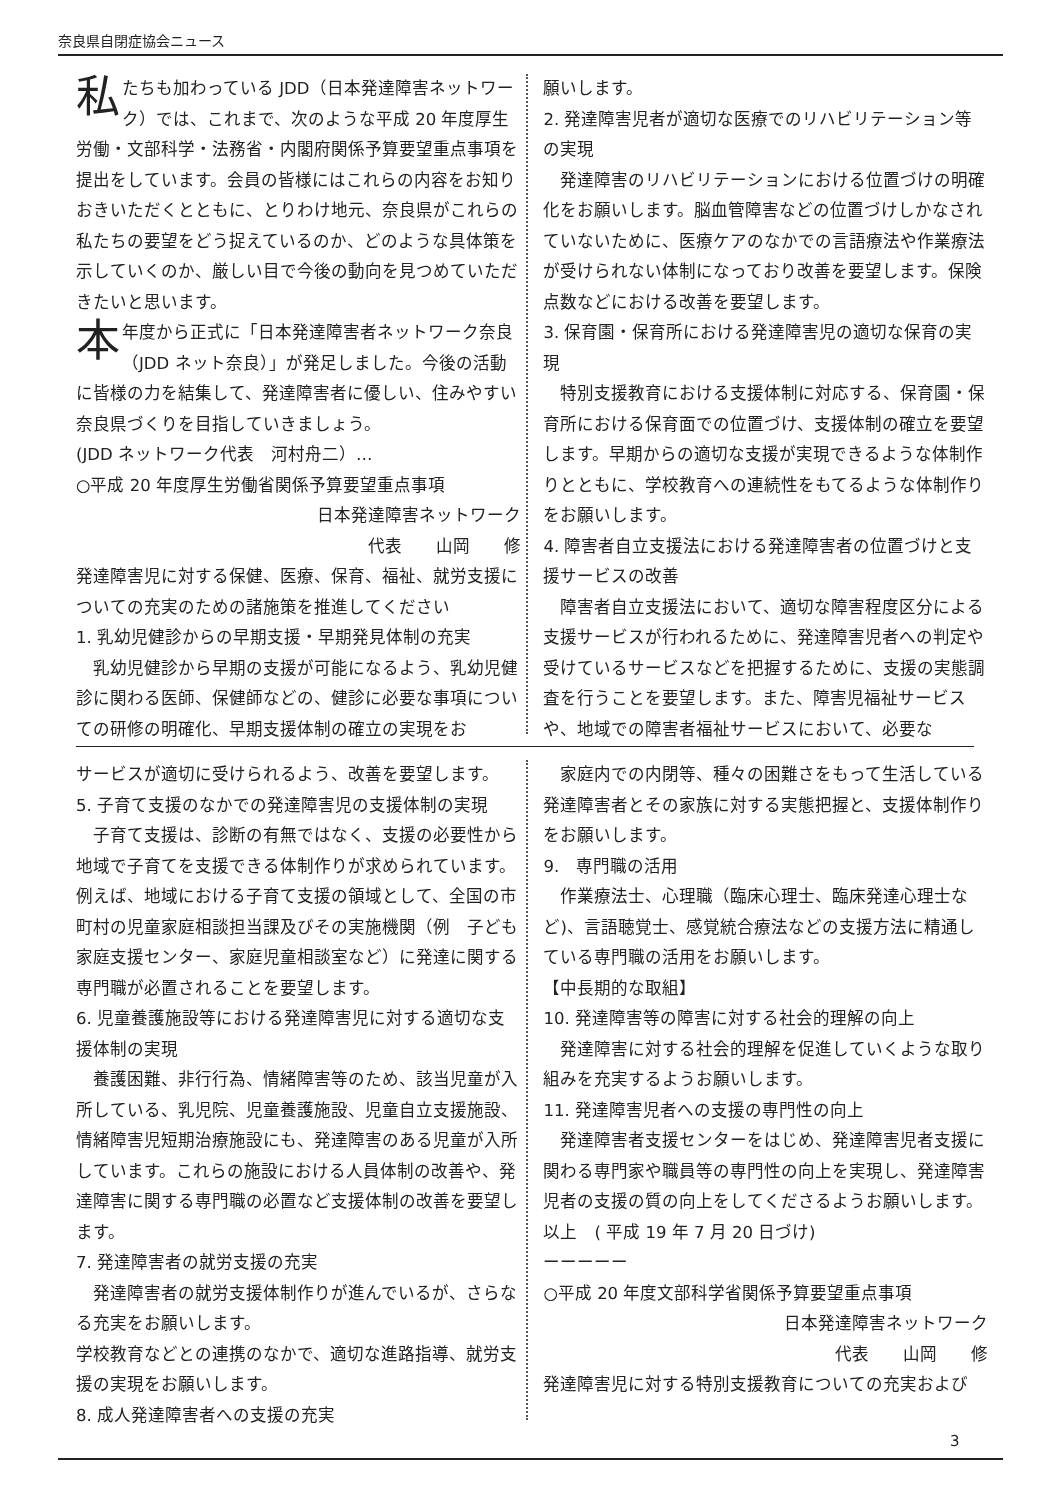奈良県自閉症協会ニュース
私たちも加わっている JDD（日本発達障害ネットワーク）では、これまで、次のような平成 20 年度厚生労働・文部科学・法務省・内閣府関係予算要望重点事項を提出をしています。会員の皆様にはこれらの内容をお知りおきいただくとともに、とりわけ地元、奈良県がこれらの私たちの要望をどう捉えているのか、どのような具体策を示していくのか、厳しい目で今後の動向を見つめていただきたいと思います。
本年度から正式に「日本発達障害者ネットワーク奈良（JDD ネット奈良）」が発足しました。今後の活動に皆様の力を結集して、発達障害者に優しい、住みやすい奈良県づくりを目指していきましょう。
(JDD ネットワーク代表　河村舟二）…
○平成 20 年度厚生労働省関係予算要望重点事項
日本発達障害ネットワーク
代表　　山岡　　修
発達障害児に対する保健、医療、保育、福祉、就労支援についての充実のための諸施策を推進してください
1. 乳幼児健診からの早期支援・早期発見体制の充実
乳幼児健診から早期の支援が可能になるよう、乳幼児健診に関わる医師、保健師などの、健診に必要な事項についての研修の明確化、早期支援体制の確立の実現をお
願いします。
2. 発達障害児者が適切な医療でのリハビリテーション等の実現
発達障害のリハビリテーションにおける位置づけの明確化をお願いします。脳血管障害などの位置づけしかなされていないために、医療ケアのなかでの言語療法や作業療法が受けられない体制になっており改善を要望します。保険点数などにおける改善を要望します。
3. 保育園・保育所における発達障害児の適切な保育の実現
特別支援教育における支援体制に対応する、保育園・保育所における保育面での位置づけ、支援体制の確立を要望します。早期からの適切な支援が実現できるような体制作りとともに、学校教育への連続性をもてるような体制作りをお願いします。
4. 障害者自立支援法における発達障害者の位置づけと支援サービスの改善
障害者自立支援法において、適切な障害程度区分による支援サービスが行われるために、発達障害児者への判定や受けているサービスなどを把握するために、支援の実態調査を行うことを要望します。また、障害児福祉サービスや、地域での障害者福祉サービスにおいて、必要な
サービスが適切に受けられるよう、改善を要望します。
5. 子育て支援のなかでの発達障害児の支援体制の実現
子育て支援は、診断の有無ではなく、支援の必要性から地域で子育てを支援できる体制作りが求められています。例えば、地域における子育て支援の領域として、全国の市町村の児童家庭相談担当課及びその実施機関（例　子ども家庭支援センター、家庭児童相談室など）に発達に関する専門職が必置されることを要望します。
6. 児童養護施設等における発達障害児に対する適切な支援体制の実現
養護困難、非行行為、情緒障害等のため、該当児童が入所している、乳児院、児童養護施設、児童自立支援施設、情緒障害児短期治療施設にも、発達障害のある児童が入所しています。これらの施設における人員体制の改善や、発達障害に関する専門職の必置など支援体制の改善を要望します。
7. 発達障害者の就労支援の充実
発達障害者の就労支援体制作りが進んでいるが、さらなる充実をお願いします。
学校教育などとの連携のなかで、適切な進路指導、就労支援の実現をお願いします。
8. 成人発達障害者への支援の充実
家庭内での内閉等、種々の困難さをもって生活している発達障害者とその家族に対する実態把握と、支援体制作りをお願いします。
9.　専門職の活用
作業療法士、心理職（臨床心理士、臨床発達心理士など)、言語聴覚士、感覚統合療法などの支援方法に精通している専門職の活用をお願いします。
【中長期的な取組】
10. 発達障害等の障害に対する社会的理解の向上
発達障害に対する社会的理解を促進していくような取り組みを充実するようお願いします。
11. 発達障害児者への支援の専門性の向上
発達障害者支援センターをはじめ、発達障害児者支援に関わる専門家や職員等の専門性の向上を実現し、発達障害児者の支援の質の向上をしてくださるようお願いします。
以上　( 平成 19 年 7 月 20 日づけ)
ーーーーー
○平成 20 年度文部科学省関係予算要望重点事項
日本発達障害ネットワーク
代表　　山岡　　修
発達障害児に対する特別支援教育についての充実および
3